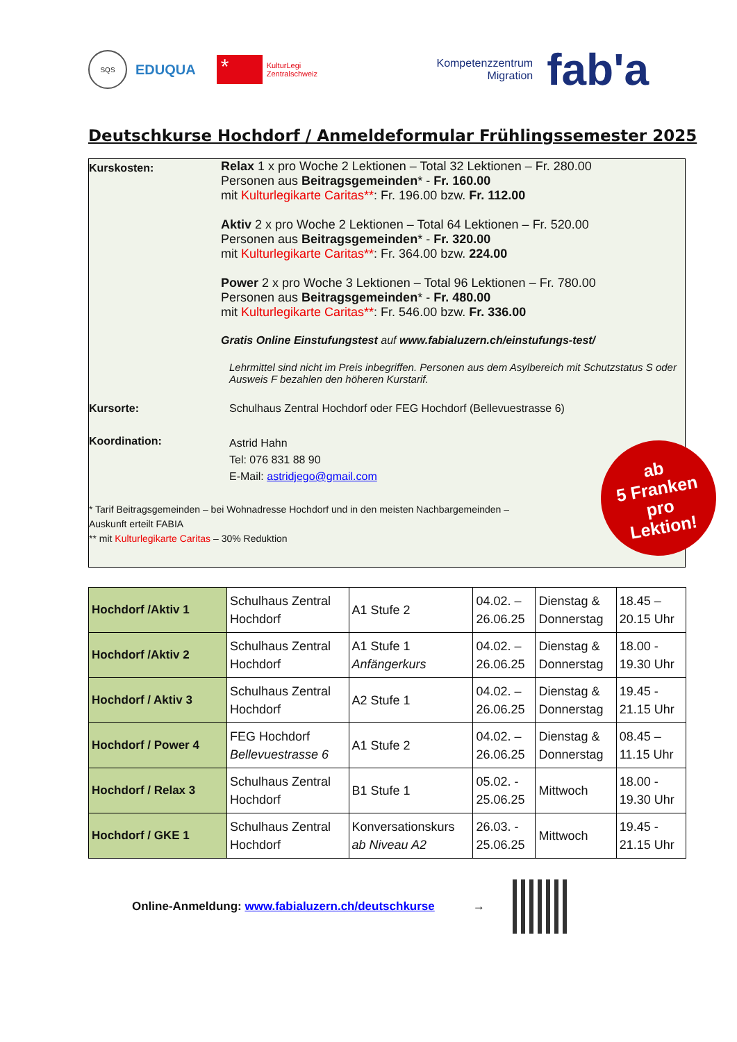SQS
EDUQUA
*
KulturLegi
Zentralschweiz
Kompetenzzentrum
Migration
fab'a
Deutschkurse Hochdorf / Anmeldeformular Frühlingssemester 2025
Kurskosten:
Relax 1 x pro Woche 2 Lektionen – Total 32 Lektionen – Fr. 280.00
Personen aus Beitragsgemeinden* - Fr. 160.00
mit Kulturlegikarte Caritas**: Fr. 196.00 bzw. Fr. 112.00
Aktiv 2 x pro Woche 2 Lektionen – Total 64 Lektionen – Fr. 520.00
Personen aus Beitragsgemeinden* - Fr. 320.00
mit Kulturlegikarte Caritas**: Fr. 364.00 bzw. 224.00
Power 2 x pro Woche 3 Lektionen – Total 96 Lektionen – Fr. 780.00
Personen aus Beitragsgemeinden* - Fr. 480.00
mit Kulturlegikarte Caritas**: Fr. 546.00 bzw. Fr. 336.00
Gratis Online Einstufungstest auf www.fabialuzern.ch/einstufungs-test/
Lehrmittel sind nicht im Preis inbegriffen. Personen aus dem Asylbereich mit Schutzstatus S oder Ausweis F bezahlen den höheren Kurstarif.
Kursorte: Schulhaus Zentral Hochdorf oder FEG Hochdorf (Bellevuestrasse 6)
Koordination:
Astrid Hahn
Tel: 076 831 88 90
E-Mail: astridjego@gmail.com
* Tarif Beitragsgemeinden – bei Wohnadresse Hochdorf und in den meisten Nachbargemeinden –
Auskunft erteilt FABIA
** mit Kulturlegikarte Caritas – 30% Reduktion
ab
5 Franken
pro
Lektion!
| Hochdorf /Aktiv 1 | Schulhaus Zentral Hochdorf | A1 Stufe 2 | 04.02. – 26.06.25 | Dienstag & Donnerstag | 18.45 – 20.15 Uhr |
| Hochdorf /Aktiv 2 | Schulhaus Zentral Hochdorf | A1 Stufe 1 Anfängerkurs | 04.02. – 26.06.25 | Dienstag & Donnerstag | 18.00 - 19.30 Uhr |
| Hochdorf / Aktiv 3 | Schulhaus Zentral Hochdorf | A2 Stufe 1 | 04.02. – 26.06.25 | Dienstag & Donnerstag | 19.45 - 21.15 Uhr |
| Hochdorf / Power 4 | FEG Hochdorf Bellevuestrasse 6 | A1 Stufe 2 | 04.02. – 26.06.25 | Dienstag & Donnerstag | 08.45 – 11.15 Uhr |
| Hochdorf / Relax 3 | Schulhaus Zentral Hochdorf | B1 Stufe 1 | 05.02. - 25.06.25 | Mittwoch | 18.00 - 19.30 Uhr |
| Hochdorf / GKE 1 | Schulhaus Zentral Hochdorf | Konversationskurs ab Niveau A2 | 26.03. - 25.06.25 | Mittwoch | 19.45 - 21.15 Uhr |
Online-Anmeldung: www.fabialuzern.ch/deutschkurse →